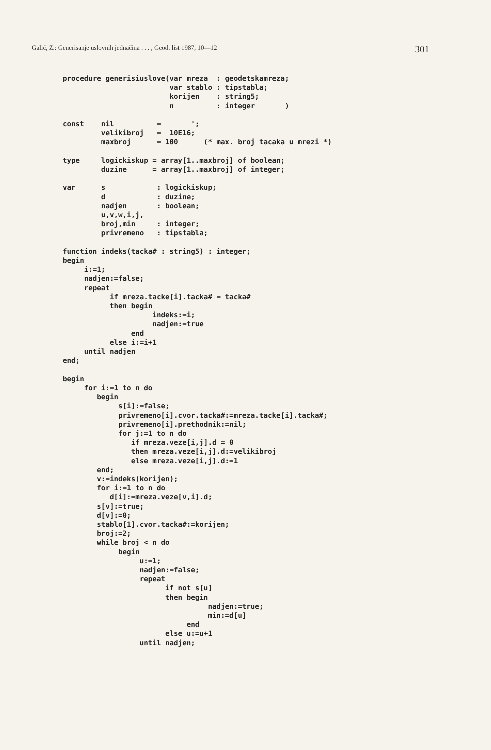Galić, Z.: Generisanje uslovnih jednačina . . . , Geod. list 1987, 10—12 301
procedure generisiuslove(var mreza  : geodetskamreza;
                         var stablo : tipstabla;
                         korijen    : string5;
                         n          : integer       )

const    nil          =       ';
         velikibroj   =  10E16;
         maxbroj      = 100      (* max. broj tacaka u mrezi *)

type     logickiskup = array[1..maxbroj] of boolean;
         duzine      = array[1..maxbroj] of integer;

var      s            : logickiskup;
         d            : duzine;
         nadjen       : boolean;
         u,v,w,i,j,
         broj,min     : integer;
         privremeno   : tipstabla;

function indeks(tacka# : string5) : integer;
begin
     i:=1;
     nadjen:=false;
     repeat
           if mreza.tacke[i].tacka# = tacka#
           then begin
                     indeks:=i;
                     nadjen:=true
                end
           else i:=i+1
     until nadjen
end;

begin
     for i:=1 to n do
        begin
             s[i]:=false;
             privremeno[i].cvor.tacka#:=mreza.tacke[i].tacka#;
             privremeno[i].prethodnik:=nil;
             for j:=1 to n do
                if mreza.veze[i,j].d = 0
                then mreza.veze[i,j].d:=velikibroj
                else mreza.veze[i,j].d:=1
        end;
        v:=indeks(korijen);
        for i:=1 to n do
           d[i]:=mreza.veze[v,i].d;
        s[v]:=true;
        d[v]:=0;
        stablo[1].cvor.tacka#:=korijen;
        broj:=2;
        while broj < n do
             begin
                  u:=1;
                  nadjen:=false;
                  repeat
                        if not s[u]
                        then begin
                                  nadjen:=true;
                                  min:=d[u]
                             end
                        else u:=u+1
                  until nadjen;